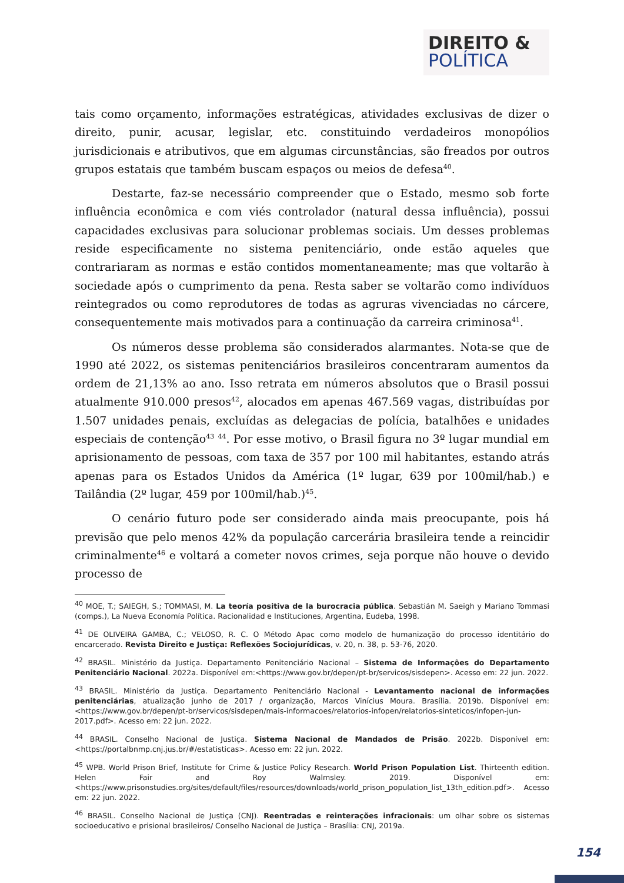DIREITO &
POLÍTICA
tais como orçamento, informações estratégicas, atividades exclusivas de dizer o direito, punir, acusar, legislar, etc. constituindo verdadeiros monopólios jurisdicionais e atributivos, que em algumas circunstâncias, são freados por outros grupos estatais que também buscam espaços ou meios de defesa<sup>40</sup>.
Destarte, faz-se necessário compreender que o Estado, mesmo sob forte influência econômica e com viés controlador (natural dessa influência), possui capacidades exclusivas para solucionar problemas sociais. Um desses problemas reside especificamente no sistema penitenciário, onde estão aqueles que contrariaram as normas e estão contidos momentaneamente; mas que voltarão à sociedade após o cumprimento da pena. Resta saber se voltarão como indivíduos reintegrados ou como reprodutores de todas as agruras vivenciadas no cárcere, consequentemente mais motivados para a continuação da carreira criminosa<sup>41</sup>.
Os números desse problema são considerados alarmantes. Nota-se que de 1990 até 2022, os sistemas penitenciários brasileiros concentraram aumentos da ordem de 21,13% ao ano. Isso retrata em números absolutos que o Brasil possui atualmente 910.000 presos<sup>42</sup>, alocados em apenas 467.569 vagas, distribuídas por 1.507 unidades penais, excluídas as delegacias de polícia, batalhões e unidades especiais de contenção<sup>43</sup> <sup>44</sup>. Por esse motivo, o Brasil figura no 3º lugar mundial em aprisionamento de pessoas, com taxa de 357 por 100 mil habitantes, estando atrás apenas para os Estados Unidos da América (1º lugar, 639 por 100mil/hab.) e Tailândia (2º lugar, 459 por 100mil/hab.)<sup>45</sup>.
O cenário futuro pode ser considerado ainda mais preocupante, pois há previsão que pelo menos 42% da população carcerária brasileira tende a reincidir criminalmente<sup>46</sup> e voltará a cometer novos crimes, seja porque não houve o devido processo de
<sup>40</sup> MOE, T.; SAIEGH, S.; TOMMASI, M. La teoría positiva de la burocracia pública. Sebastián M. Saeigh y Mariano Tommasi (comps.), La Nueva Economía Política. Racionalidad e Instituciones, Argentina, Eudeba, 1998.
<sup>41</sup> DE OLIVEIRA GAMBA, C.; VELOSO, R. C. O Método Apac como modelo de humanização do processo identitário do encarcerado. Revista Direito e Justiça: Reflexões Sociojurídicas, v. 20, n. 38, p. 53-76, 2020.
<sup>42</sup> BRASIL. Ministério da Justiça. Departamento Penitenciário Nacional – Sistema de Informações do Departamento Penitenciário Nacional. 2022a. Disponível em:<https://www.gov.br/depen/pt-br/servicos/sisdepen>. Acesso em: 22 jun. 2022.
<sup>43</sup> BRASIL. Ministério da Justiça. Departamento Penitenciário Nacional - Levantamento nacional de informações penitenciárias, atualização junho de 2017 / organização, Marcos Vinícius Moura. Brasília. 2019b. Disponível em:<https://www.gov.br/depen/pt-br/servicos/sisdepen/mais-informacoes/relatorios-infopen/relatorios-sinteticos/infopen-jun-2017.pdf>. Acesso em: 22 jun. 2022.
<sup>44</sup> BRASIL. Conselho Nacional de Justiça. Sistema Nacional de Mandados de Prisão. 2022b. Disponível em:<https://portalbnmp.cnj.jus.br/#/estatisticas>. Acesso em: 22 jun. 2022.
<sup>45</sup> WPB. World Prison Brief, Institute for Crime & Justice Policy Research. World Prison Population List. Thirteenth edition. Helen Fair and Roy Walmsley. 2019. Disponível em:<https://www.prisonstudies.org/sites/default/files/resources/downloads/world_prison_population_list_13th_edition.pdf>. Acesso em: 22 jun. 2022.
<sup>46</sup> BRASIL. Conselho Nacional de Justiça (CNJ). Reentradas e reinterações infracionais: um olhar sobre os sistemas socioeducativo e prisional brasileiros/ Conselho Nacional de Justiça – Brasília: CNJ, 2019a.
154